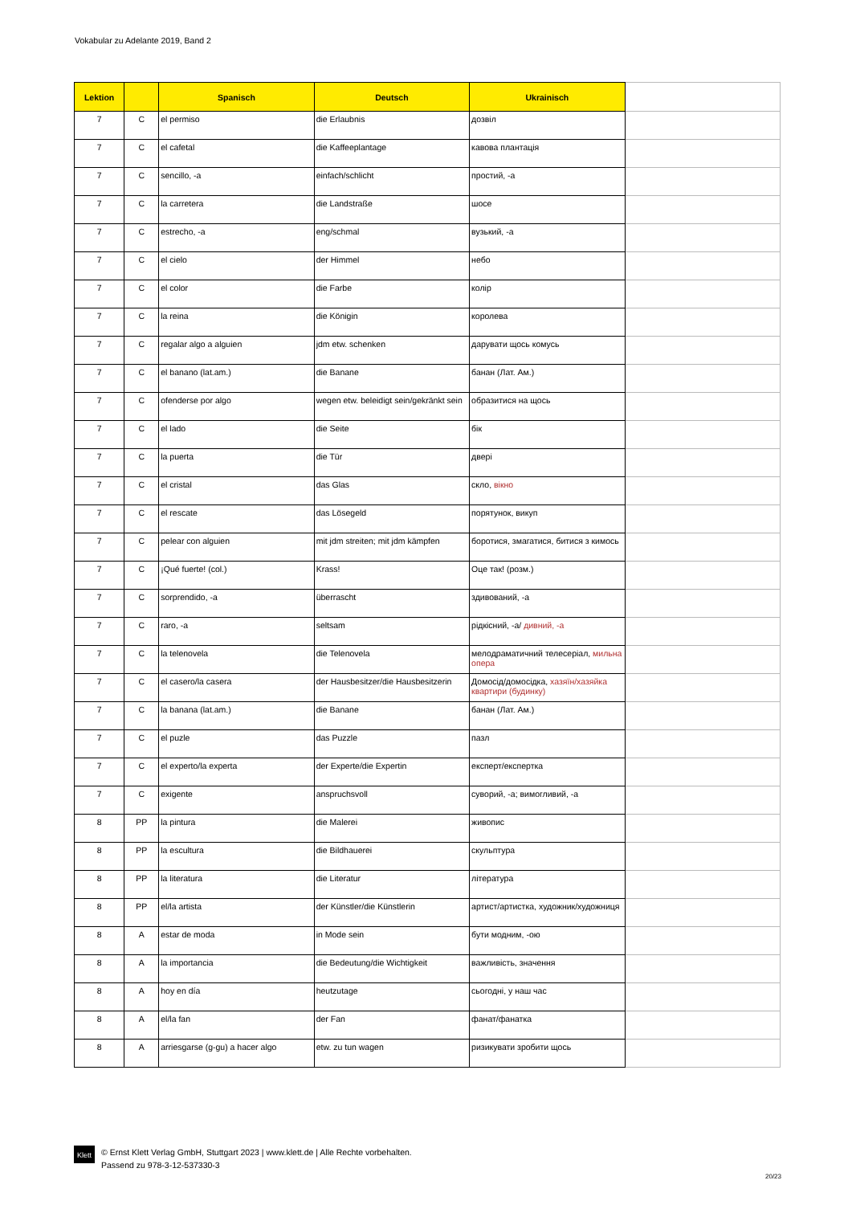Vokabular zu Adelante 2019, Band 2
| Lektion | | Spanisch | Deutsch | Ukrainisch | |
| --- | --- | --- | --- | --- | --- |
| 7 | C | el permiso | die Erlaubnis | дозвіл | |
| 7 | C | el cafetal | die Kaffeeplantage | кавова плантація | |
| 7 | C | sencillo, -a | einfach/schlicht | простий, -а | |
| 7 | C | la carretera | die Landstraße | шосе | |
| 7 | C | estrecho, -a | eng/schmal | вузький, -а | |
| 7 | C | el cielo | der Himmel | небо | |
| 7 | C | el color | die Farbe | колір | |
| 7 | C | la reina | die Königin | королева | |
| 7 | C | regalar algo a alguien | jdm etw. schenken | дарувати щось комусь | |
| 7 | C | el banano (lat.am.) | die Banane | банан (Лат. Ам.) | |
| 7 | C | ofenderse por algo | wegen etw. beleidigt sein/gekränkt sein | образитися на щось | |
| 7 | C | el lado | die Seite | бік | |
| 7 | C | la puerta | die Tür | двері | |
| 7 | C | el cristal | das Glas | скло, вікно | |
| 7 | C | el rescate | das Lösegeld | порятунок, викуп | |
| 7 | C | pelear con alguien | mit jdm streiten; mit jdm kämpfen | боротися, змагатися, битися з кимось | |
| 7 | C | ¡Qué fuerte! (col.) | Krass! | Оце так! (розм.) | |
| 7 | C | sorprendido, -a | überrascht | здивований, -а | |
| 7 | C | raro, -a | seltsam | рідкісний, -а/ дивний, -а | |
| 7 | C | la telenovela | die Telenovela | мелодраматичний телесеріал, мильна опера | |
| 7 | C | el casero/la casera | der Hausbesitzer/die Hausbesitzerin | Домосід/домосідка, хазяїн/хазяйка квартири (будинку) | |
| 7 | C | la banana (lat.am.) | die Banane | банан (Лат. Ам.) | |
| 7 | C | el puzle | das Puzzle | пазл | |
| 7 | C | el experto/la experta | der Experte/die Expertin | експерт/експертка | |
| 7 | C | exigente | anspruchsvoll | суворий, -а; вимогливий, -а | |
| 8 | PP | la pintura | die Malerei | живопис | |
| 8 | PP | la escultura | die Bildhauerei | скульптура | |
| 8 | PP | la literatura | die Literatur | література | |
| 8 | PP | el/la artista | der Künstler/die Künstlerin | артист/артистка, художник/художниця | |
| 8 | A | estar de moda | in Mode sein | бути модним, -ою | |
| 8 | A | la importancia | die Bedeutung/die Wichtigkeit | важливість, значення | |
| 8 | A | hoy en día | heutzutage | сьогодні, у наш час | |
| 8 | A | el/la fan | der Fan | фанат/фанатка | |
| 8 | A | arriesgarse (g-gu) a hacer algo | etw. zu tun wagen | ризикувати зробити щось | |
Klett
© Ernst Klett Verlag GmbH, Stuttgart 2023 | www.klett.de | Alle Rechte vorbehalten.
Passend zu 978-3-12-537330-3
20/23